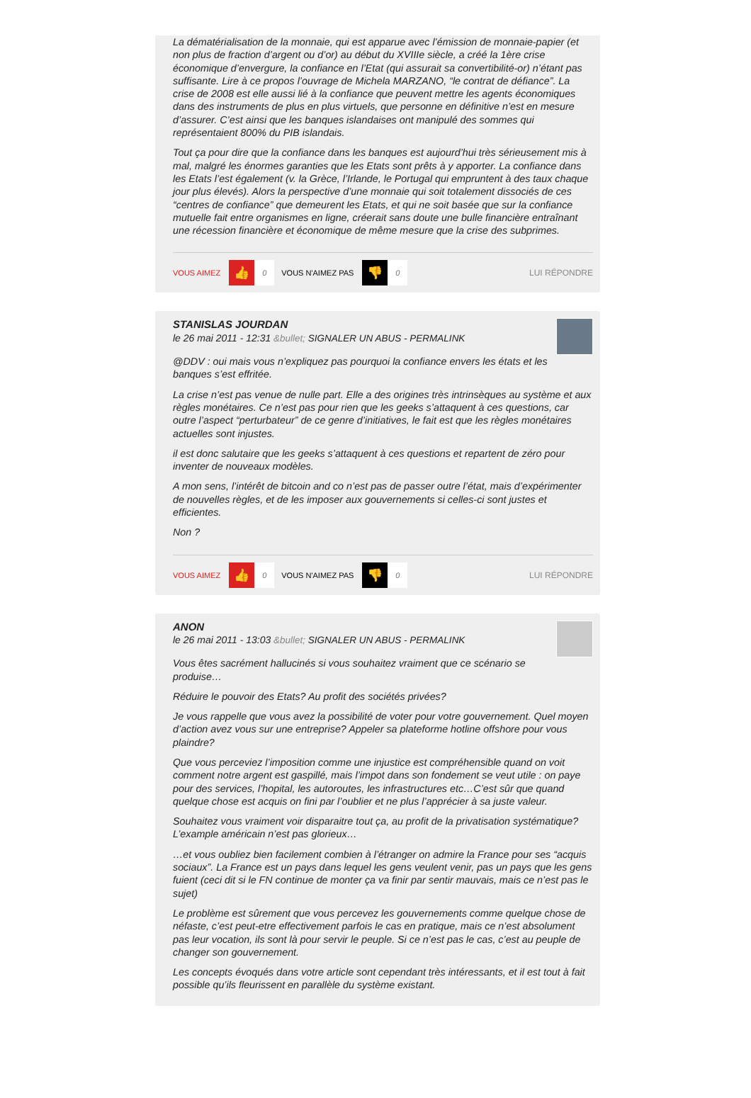La dématérialisation de la monnaie, qui est apparue avec l’émission de monnaie-papier (et non plus de fraction d’argent ou d’or) au début du XVIIIe siècle, a créé la 1ère crise économique d’envergure, la confiance en l’Etat (qui assurait sa convertibilité-or) n’étant pas suffisante. Lire à ce propos l’ouvrage de Michela MARZANO, “le contrat de défiance”. La crise de 2008 est elle aussi lié à la confiance que peuvent mettre les agents économiques dans des instruments de plus en plus virtuels, que personne en définitive n’est en mesure d’assurer. C’est ainsi que les banques islandaises ont manipulé des sommes qui représentaient 800% du PIB islandais.
Tout ça pour dire que la confiance dans les banques est aujourd’hui très sérieusement mis à mal, malgré les énormes garanties que les Etats sont prêts à y apporter. La confiance dans les Etats l’est également (v. la Grèce, l’Irlande, le Portugal qui empruntent à des taux chaque jour plus élevés). Alors la perspective d’une monnaie qui soit totalement dissociés de ces “centres de confiance” que demeurent les Etats, et qui ne soit basée que sur la confiance mutuelle fait entre organismes en ligne, créerait sans doute une bulle financière entraînant une récession financière et économique de même mesure que la crise des subprimes.
VOUS AIMEZ 👍 0 VOUS N'AIMEZ PAS 👎 0 LUI RÉPONDRE
STANISLAS JOURDAN
le 26 mai 2011 - 12:31 &bullet; SIGNALER UN ABUS - PERMALINK
@DDV : oui mais vous n’expliquez pas pourquoi la confiance envers les états et les banques s’est effritée.
La crise n’est pas venue de nulle part. Elle a des origines très intrinsèques au système et aux règles monétaires. Ce n’est pas pour rien que les geeks s’attaquent à ces questions, car outre l’aspect “perturbateur” de ce genre d’initiatives, le fait est que les règles monétaires actuelles sont injustes.
il est donc salutaire que les geeks s’attaquent à ces questions et repartent de zéro pour inventer de nouveaux modèles.
A mon sens, l’intérêt de bitcoin and co n’est pas de passer outre l’état, mais d’expérimenter de nouvelles règles, et de les imposer aux gouvernements si celles-ci sont justes et efficientes.
Non ?
VOUS AIMEZ 👍 0 VOUS N'AIMEZ PAS 👎 0 LUI RÉPONDRE
ANON
le 26 mai 2011 - 13:03 &bullet; SIGNALER UN ABUS - PERMALINK
Vous êtes sacrément hallucinés si vous souhaitez vraiment que ce scénario se produise…
Réduire le pouvoir des Etats? Au profit des sociétés privées?
Je vous rappelle que vous avez la possibilité de voter pour votre gouvernement. Quel moyen d’action avez vous sur une entreprise? Appeler sa plateforme hotline offshore pour vous plaindre?
Que vous perceviez l’imposition comme une injustice est compréhensible quand on voit comment notre argent est gaspillé, mais l’impot dans son fondement se veut utile : on paye pour des services, l’hopital, les autoroutes, les infrastructures etc…C’est sûr que quand quelque chose est acquis on fini par l’oublier et ne plus l’apprécier à sa juste valeur.
Souhaitez vous vraiment voir disparaitre tout ça, au profit de la privatisation systématique? L’example américain n’est pas glorieux…
…et vous oubliez bien facilement combien à l’étranger on admire la France pour ses “acquis sociaux”. La France est un pays dans lequel les gens veulent venir, pas un pays que les gens fuient (ceci dit si le FN continue de monter ça va finir par sentir mauvais, mais ce n’est pas le sujet)
Le problème est sûrement que vous percevez les gouvernements comme quelque chose de néfaste, c’est peut-etre effectivement parfois le cas en pratique, mais ce n’est absolument pas leur vocation, ils sont là pour servir le peuple. Si ce n’est pas le cas, c’est au peuple de changer son gouvernement.
Les concepts évoqués dans votre article sont cependant très intéressants, et il est tout à fait possible qu’ils fleurissent en parallèle du système existant.